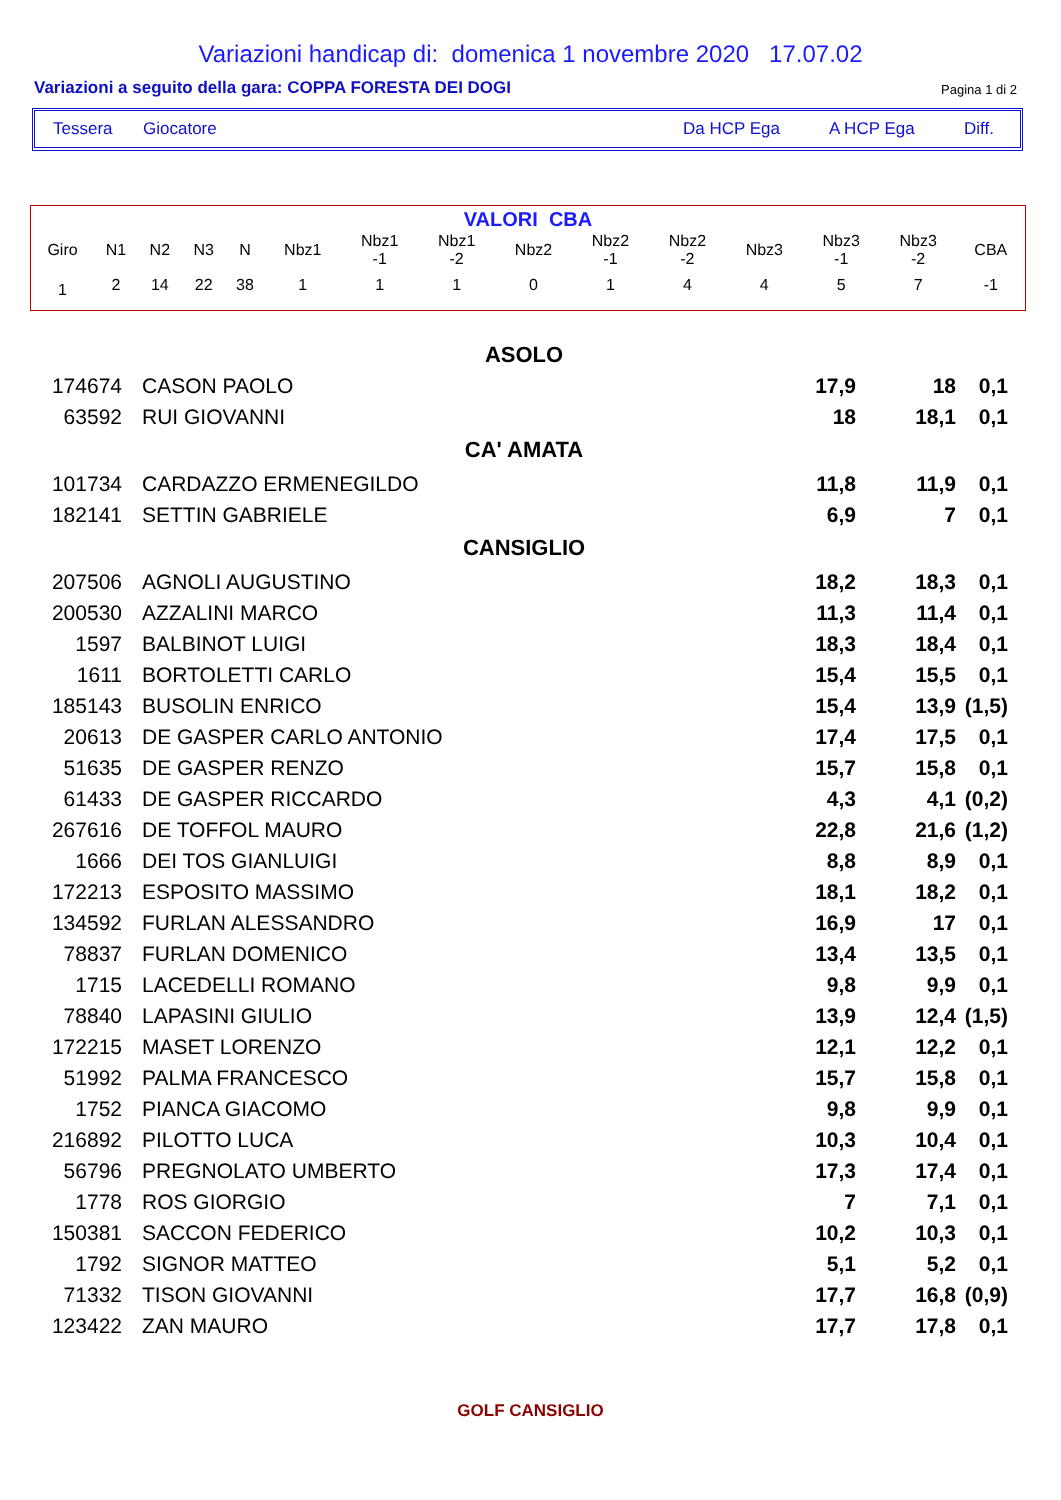Variazioni handicap di: domenica 1 novembre 2020 17.07.02
Variazioni a seguito della gara: COPPA FORESTA DEI DOGI Pagina 1 di 2
Tessera Giocatore Da HCP Ega A HCP Ega Diff.
VALORI CBA
| Giro | N1 | N2 | N3 | N | Nbz1 | Nbz1 -1 | Nbz1 -2 | Nbz2 | Nbz2 -1 | Nbz2 -2 | Nbz3 | Nbz3 -1 | Nbz3 -2 | CBA |
| --- | --- | --- | --- | --- | --- | --- | --- | --- | --- | --- | --- | --- | --- | --- |
| 1 | 2 | 14 | 22 | 38 | 1 | 1 | 1 | 0 | 1 | 4 | 4 | 5 | 7 | -1 |
| ASOLO | | | | | |
| 174674 | | CASON PAOLO | 17,9 | 18 | 0,1 |
| 63592 | | RUI GIOVANNI | 18 | 18,1 | 0,1 |
| CA' AMATA | | | | | |
| 101734 | | CARDAZZO ERMENEGILDO | 11,8 | 11,9 | 0,1 |
| 182141 | | SETTIN GABRIELE | 6,9 | 7 | 0,1 |
| CANSIGLIO | | | | | |
| 207506 | | AGNOLI AUGUSTINO | 18,2 | 18,3 | 0,1 |
| 200530 | | AZZALINI MARCO | 11,3 | 11,4 | 0,1 |
| 1597 | | BALBINOT LUIGI | 18,3 | 18,4 | 0,1 |
| 1611 | | BORTOLETTI CARLO | 15,4 | 15,5 | 0,1 |
| 185143 | | BUSOLIN ENRICO | 15,4 | 13,9 | (1,5) |
| 20613 | | DE GASPER CARLO ANTONIO | 17,4 | 17,5 | 0,1 |
| 51635 | | DE GASPER RENZO | 15,7 | 15,8 | 0,1 |
| 61433 | | DE GASPER RICCARDO | 4,3 | 4,1 | (0,2) |
| 267616 | | DE TOFFOL MAURO | 22,8 | 21,6 | (1,2) |
| 1666 | | DEI TOS GIANLUIGI | 8,8 | 8,9 | 0,1 |
| 172213 | | ESPOSITO MASSIMO | 18,1 | 18,2 | 0,1 |
| 134592 | | FURLAN ALESSANDRO | 16,9 | 17 | 0,1 |
| 78837 | | FURLAN DOMENICO | 13,4 | 13,5 | 0,1 |
| 1715 | | LACEDELLI ROMANO | 9,8 | 9,9 | 0,1 |
| 78840 | | LAPASINI GIULIO | 13,9 | 12,4 | (1,5) |
| 172215 | | MASET LORENZO | 12,1 | 12,2 | 0,1 |
| 51992 | | PALMA FRANCESCO | 15,7 | 15,8 | 0,1 |
| 1752 | | PIANCA GIACOMO | 9,8 | 9,9 | 0,1 |
| 216892 | | PILOTTO LUCA | 10,3 | 10,4 | 0,1 |
| 56796 | | PREGNOLATO UMBERTO | 17,3 | 17,4 | 0,1 |
| 1778 | | ROS GIORGIO | 7 | 7,1 | 0,1 |
| 150381 | | SACCON FEDERICO | 10,2 | 10,3 | 0,1 |
| 1792 | | SIGNOR MATTEO | 5,1 | 5,2 | 0,1 |
| 71332 | | TISON GIOVANNI | 17,7 | 16,8 | (0,9) |
| 123422 | | ZAN MAURO | 17,7 | 17,8 | 0,1 |
GOLF CANSIGLIO